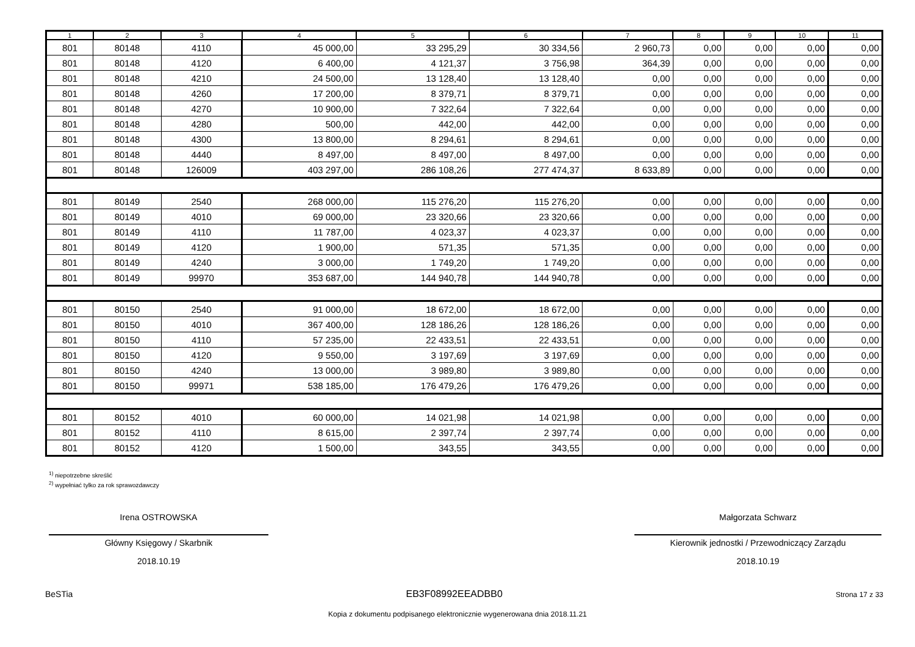| 1 | 2 | 3 | 4 | 5 | 6 | 7 | 8 | 9 | 10 | 11 |
| --- | --- | --- | --- | --- | --- | --- | --- | --- | --- | --- |
| 801 | 80148 | 4110 | 45 000,00 | 33 295,29 | 30 334,56 | 2 960,73 | 0,00 | 0,00 | 0,00 | 0,00 |
| 801 | 80148 | 4120 | 6 400,00 | 4 121,37 | 3 756,98 | 364,39 | 0,00 | 0,00 | 0,00 | 0,00 |
| 801 | 80148 | 4210 | 24 500,00 | 13 128,40 | 13 128,40 | 0,00 | 0,00 | 0,00 | 0,00 | 0,00 |
| 801 | 80148 | 4260 | 17 200,00 | 8 379,71 | 8 379,71 | 0,00 | 0,00 | 0,00 | 0,00 | 0,00 |
| 801 | 80148 | 4270 | 10 900,00 | 7 322,64 | 7 322,64 | 0,00 | 0,00 | 0,00 | 0,00 | 0,00 |
| 801 | 80148 | 4280 | 500,00 | 442,00 | 442,00 | 0,00 | 0,00 | 0,00 | 0,00 | 0,00 |
| 801 | 80148 | 4300 | 13 800,00 | 8 294,61 | 8 294,61 | 0,00 | 0,00 | 0,00 | 0,00 | 0,00 |
| 801 | 80148 | 4440 | 8 497,00 | 8 497,00 | 8 497,00 | 0,00 | 0,00 | 0,00 | 0,00 | 0,00 |
| 801 | 80148 | 126009 | 403 297,00 | 286 108,26 | 277 474,37 | 8 633,89 | 0,00 | 0,00 | 0,00 | 0,00 |
| 801 | 80149 | 2540 | 268 000,00 | 115 276,20 | 115 276,20 | 0,00 | 0,00 | 0,00 | 0,00 | 0,00 |
| 801 | 80149 | 4010 | 69 000,00 | 23 320,66 | 23 320,66 | 0,00 | 0,00 | 0,00 | 0,00 | 0,00 |
| 801 | 80149 | 4110 | 11 787,00 | 4 023,37 | 4 023,37 | 0,00 | 0,00 | 0,00 | 0,00 | 0,00 |
| 801 | 80149 | 4120 | 1 900,00 | 571,35 | 571,35 | 0,00 | 0,00 | 0,00 | 0,00 | 0,00 |
| 801 | 80149 | 4240 | 3 000,00 | 1 749,20 | 1 749,20 | 0,00 | 0,00 | 0,00 | 0,00 | 0,00 |
| 801 | 80149 | 99970 | 353 687,00 | 144 940,78 | 144 940,78 | 0,00 | 0,00 | 0,00 | 0,00 | 0,00 |
| 801 | 80150 | 2540 | 91 000,00 | 18 672,00 | 18 672,00 | 0,00 | 0,00 | 0,00 | 0,00 | 0,00 |
| 801 | 80150 | 4010 | 367 400,00 | 128 186,26 | 128 186,26 | 0,00 | 0,00 | 0,00 | 0,00 | 0,00 |
| 801 | 80150 | 4110 | 57 235,00 | 22 433,51 | 22 433,51 | 0,00 | 0,00 | 0,00 | 0,00 | 0,00 |
| 801 | 80150 | 4120 | 9 550,00 | 3 197,69 | 3 197,69 | 0,00 | 0,00 | 0,00 | 0,00 | 0,00 |
| 801 | 80150 | 4240 | 13 000,00 | 3 989,80 | 3 989,80 | 0,00 | 0,00 | 0,00 | 0,00 | 0,00 |
| 801 | 80150 | 99971 | 538 185,00 | 176 479,26 | 176 479,26 | 0,00 | 0,00 | 0,00 | 0,00 | 0,00 |
| 801 | 80152 | 4010 | 60 000,00 | 14 021,98 | 14 021,98 | 0,00 | 0,00 | 0,00 | 0,00 | 0,00 |
| 801 | 80152 | 4110 | 8 615,00 | 2 397,74 | 2 397,74 | 0,00 | 0,00 | 0,00 | 0,00 | 0,00 |
| 801 | 80152 | 4120 | 1 500,00 | 343,55 | 343,55 | 0,00 | 0,00 | 0,00 | 0,00 | 0,00 |
<sup>1)</sup> niepotrzebne skreślić
<sup>2)</sup> wypełniać tylko za rok sprawozdawczy
Irena OSTROWSKA
Główny Księgowy / Skarbnik
2018.10.19
Małgorzata Schwarz
Kierownik jednostki / Przewodniczący Zarządu
2018.10.19
BeSTia EB3F08992EEADBB0 Strona 17 z 33
Kopia z dokumentu podpisanego elektronicznie wygenerowana dnia 2018.11.21